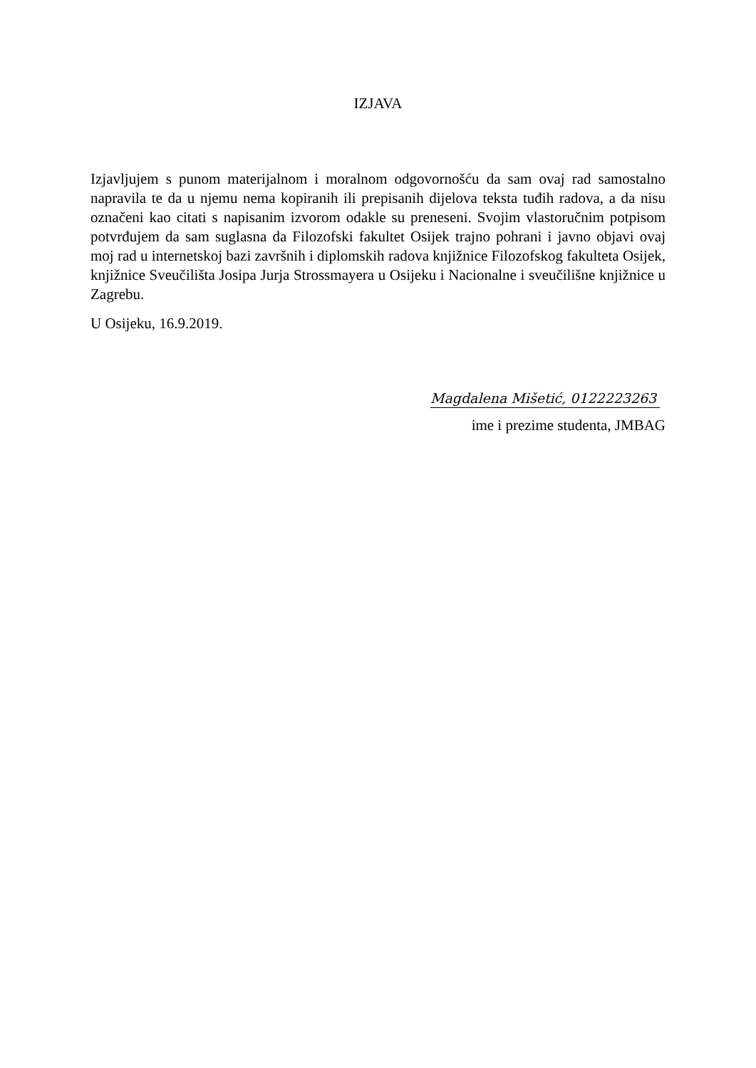IZJAVA
Izjavljujem s punom materijalnom i moralnom odgovornošću da sam ovaj rad samostalno napravila te da u njemu nema kopiranih ili prepisanih dijelova teksta tuđih radova, a da nisu označeni kao citati s napisanim izvorom odakle su preneseni. Svojim vlastoručnim potpisom potvrđujem da sam suglasna da Filozofski fakultet Osijek trajno pohrani i javno objavi ovaj moj rad u internetskoj bazi završnih i diplomskih radova knjižnice Filozofskog fakulteta Osijek, knjižnice Sveučilišta Josipa Jurja Strossmayera u Osijeku i Nacionalne i sveučilišne knjižnice u Zagrebu.
U Osijeku, 16.9.2019.
Magdalena Mišetić, 0122223263
ime i prezime studenta, JMBAG